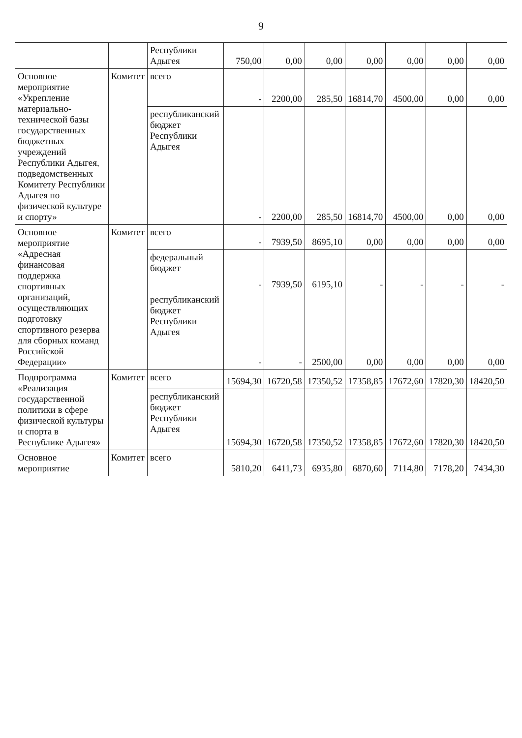9
| | | Республики Адыгея | 750,00 | 0,00 | 0,00 | 0,00 | 0,00 | 0,00 | 0,00 |
| Основное мероприятие «Укрепление материально-технической базы государственных бюджетных учреждений Республики Адыгея, подведомственных Комитету Республики Адыгея по физической культуре и спорту» | Комитет | всего | - | 2200,00 | 285,50 | 16814,70 | 4500,00 | 0,00 | 0,00 |
| | | республиканский бюджет Республики Адыгея | - | 2200,00 | 285,50 | 16814,70 | 4500,00 | 0,00 | 0,00 |
| Основное мероприятие «Адресная финансовая поддержка спортивных организаций, осуществляющих подготовку спортивного резерва для сборных команд Российской Федерации» | Комитет | всего | - | 7939,50 | 8695,10 | 0,00 | 0,00 | 0,00 | 0,00 |
| | | федеральный бюджет | - | 7939,50 | 6195,10 | - | - | - | - |
| | | республиканский бюджет Республики Адыгея | - | - | 2500,00 | 0,00 | 0,00 | 0,00 | 0,00 |
| Подпрограмма «Реализация государственной политики в сфере физической культуры и спорта в Республике Адыгея» | Комитет | всего | 15694,30 | 16720,58 | 17350,52 | 17358,85 | 17672,60 | 17820,30 | 18420,50 |
| | | республиканский бюджет Республики Адыгея | 15694,30 | 16720,58 | 17350,52 | 17358,85 | 17672,60 | 17820,30 | 18420,50 |
| Основное мероприятие | Комитет | всего | 5810,20 | 6411,73 | 6935,80 | 6870,60 | 7114,80 | 7178,20 | 7434,30 |